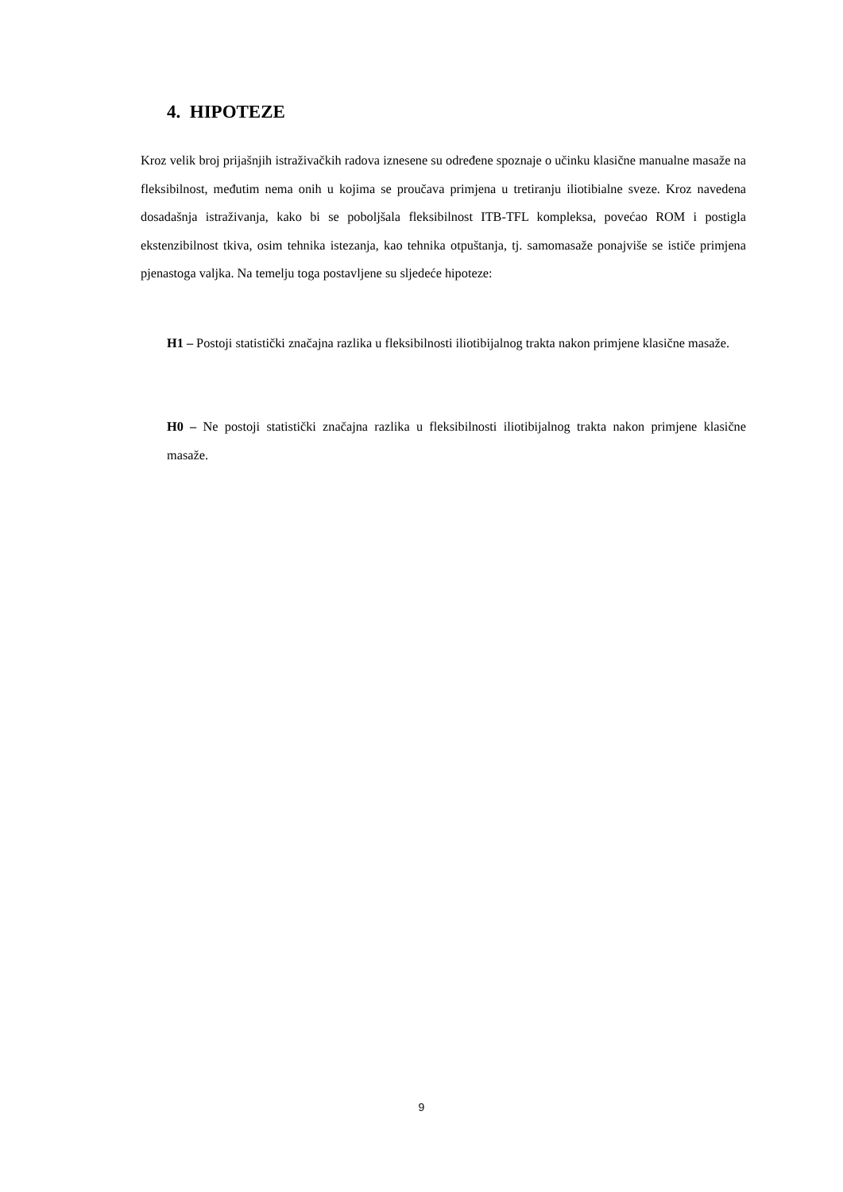4. HIPOTEZE
Kroz velik broj prijašnjih istraživačkih radova iznesene su određene spoznaje o učinku klasične manualne masaže na fleksibilnost, međutim nema onih u kojima se proučava primjena u tretiranju iliotibialne sveze. Kroz navedena dosadašnja istraživanja, kako bi se poboljšala fleksibilnost ITB-TFL kompleksa, povećao ROM i postigla ekstenzibilnost tkiva, osim tehnika istezanja, kao tehnika otpuštanja, tj. samomasaže ponajviše se ističe primjena pjenastoga valjka. Na temelju toga postavljene su sljedeće hipoteze:
H1 – Postoji statistički značajna razlika u fleksibilnosti iliotibijalnog trakta nakon primjene klasične masaže.
H0 – Ne postoji statistički značajna razlika u fleksibilnosti iliotibijalnog trakta nakon primjene klasične masaže.
9